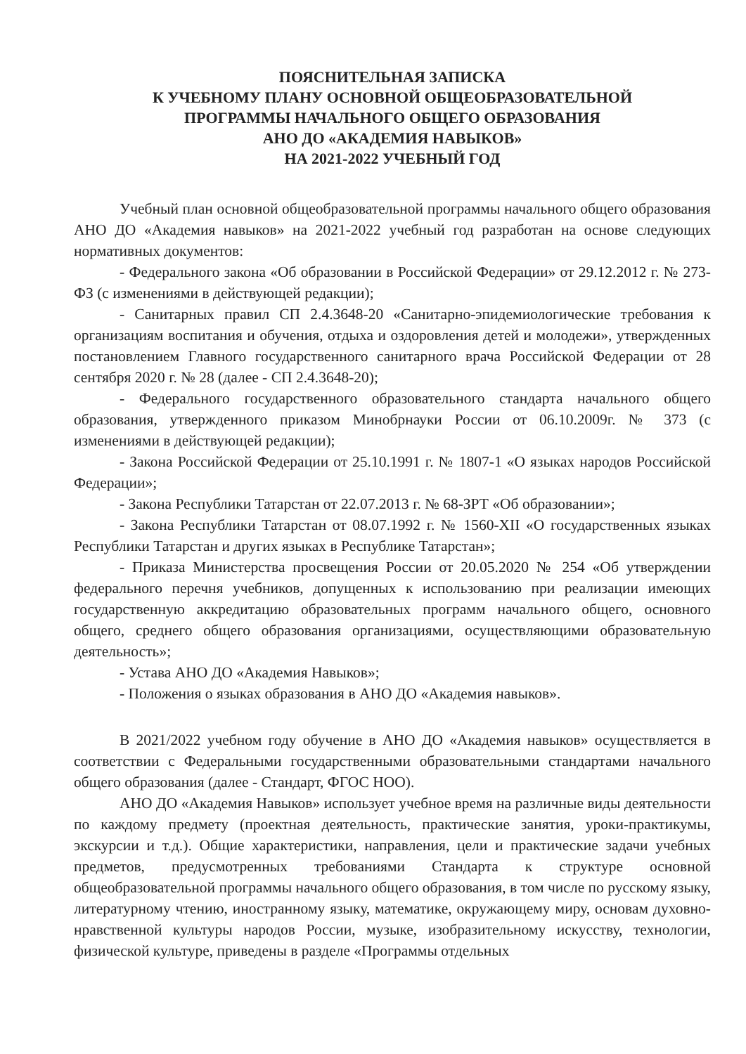ПОЯСНИТЕЛЬНАЯ ЗАПИСКА
К УЧЕБНОМУ ПЛАНУ ОСНОВНОЙ ОБЩЕОБРАЗОВАТЕЛЬНОЙ
ПРОГРАММЫ НАЧАЛЬНОГО ОБЩЕГО ОБРАЗОВАНИЯ
АНО ДО «АКАДЕМИЯ НАВЫКОВ»
НА 2021-2022 УЧЕБНЫЙ ГОД
Учебный план основной общеобразовательной программы начального общего образования АНО ДО «Академия навыков» на 2021-2022 учебный год разработан на основе следующих нормативных документов:
- Федерального закона «Об образовании в Российской Федерации» от 29.12.2012 г. № 273-ФЗ (с изменениями в действующей редакции);
- Санитарных правил СП 2.4.3648-20 «Санитарно-эпидемиологические требования к организациям воспитания и обучения, отдыха и оздоровления детей и молодежи», утвержденных постановлением Главного государственного санитарного врача Российской Федерации от 28 сентября 2020 г. № 28 (далее - СП 2.4.3648-20);
- Федерального государственного образовательного стандарта начального общего образования, утвержденного приказом Минобрнауки России от 06.10.2009г. № 373 (с изменениями в действующей редакции);
- Закона Российской Федерации от 25.10.1991 г. № 1807-1 «О языках народов Российской Федерации»;
- Закона Республики Татарстан от 22.07.2013 г. № 68-ЗРТ «Об образовании»;
- Закона Республики Татарстан от 08.07.1992 г. № 1560-XII «О государственных языках Республики Татарстан и других языках в Республике Татарстан»;
- Приказа Министерства просвещения России от 20.05.2020 № 254 «Об утверждении федерального перечня учебников, допущенных к использованию при реализации имеющих государственную аккредитацию образовательных программ начального общего, основного общего, среднего общего образования организациями, осуществляющими образовательную деятельность»;
- Устава АНО ДО «Академия Навыков»;
- Положения о языках образования в АНО ДО «Академия навыков».
В 2021/2022 учебном году обучение в АНО ДО «Академия навыков» осуществляется в соответствии с Федеральными государственными образовательными стандартами начального общего образования (далее - Стандарт, ФГОС НОО).
АНО ДО «Академия Навыков» использует учебное время на различные виды деятельности по каждому предмету (проектная деятельность, практические занятия, уроки-практикумы, экскурсии и т.д.). Общие характеристики, направления, цели и практические задачи учебных предметов, предусмотренных требованиями Стандарта к структуре основной общеобразовательной программы начального общего образования, в том числе по русскому языку, литературному чтению, иностранному языку, математике, окружающему миру, основам духовно-нравственной культуры народов России, музыке, изобразительному искусству, технологии, физической культуре, приведены в разделе «Программы отдельных